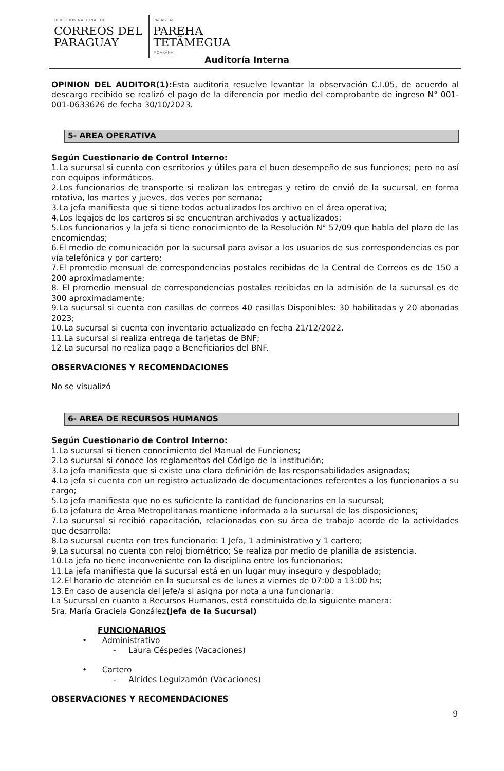DIRECCION NACIONAL DE
CORREOS DEL
PARAGUAY
PARAGUÁI
PAREHA
TETÃMEGUA
MOAKÃHA
Auditoría Interna
OPINION DEL AUDITOR(1): Esta auditoria resuelve levantar la observación C.I.05, de acuerdo al descargo recibido se realizó el pago de la diferencia por medio del comprobante de ingreso N° 001-001-0633626 de fecha 30/10/2023.
5- AREA OPERATIVA
Según Cuestionario de Control Interno:
1.La sucursal si cuenta con escritorios y útiles para el buen desempeño de sus funciones; pero no así con equipos informáticos.
2.Los funcionarios de transporte si realizan las entregas y retiro de envió de la sucursal, en forma rotativa, los martes y jueves, dos veces por semana;
3.La jefa manifiesta que si tiene todos actualizados los archivo en el área operativa;
4.Los legajos de los carteros si se encuentran archivados y actualizados;
5.Los funcionarios y la jefa si tiene conocimiento de la Resolución N° 57/09 que habla del plazo de las encomiendas;
6.El medio de comunicación por la sucursal para avisar a los usuarios de sus correspondencias es por vía telefónica y por cartero;
7.El promedio mensual de correspondencias postales recibidas de la Central de Correos es de 150 a 200 aproximadamente;
8. El promedio mensual de correspondencias postales recibidas en la admisión de la sucursal es de 300 aproximadamente;
9.La sucursal si cuenta con casillas de correos 40 casillas Disponibles: 30 habilitadas y 20 abonadas 2023;
10.La sucursal si cuenta con inventario actualizado en fecha 21/12/2022.
11.La sucursal si realiza entrega de tarjetas de BNF;
12.La sucursal no realiza pago a Beneficiarios del BNF.
OBSERVACIONES Y RECOMENDACIONES
No se visualizó
6- AREA DE RECURSOS HUMANOS
Según Cuestionario de Control Interno:
1.La sucursal si tienen conocimiento del Manual de Funciones;
2.La sucursal si conoce los reglamentos del Código de la institución;
3.La jefa manifiesta que si existe una clara definición de las responsabilidades asignadas;
4.La jefa si cuenta con un registro actualizado de documentaciones referentes a los funcionarios a su cargo;
5.La jefa manifiesta que no es suficiente la cantidad de funcionarios en la sucursal;
6.La jefatura de Área Metropolitanas mantiene informada a la sucursal de las disposiciones;
7.La sucursal si recibió capacitación, relacionadas con su área de trabajo acorde de la actividades que desarrolla;
8.La sucursal cuenta con tres funcionario: 1 Jefa, 1 administrativo y 1 cartero;
9.La sucursal no cuenta con reloj biométrico; Se realiza por medio de planilla de asistencia.
10.La jefa no tiene inconveniente con la disciplina entre los funcionarios;
11.La jefa manifiesta que la sucursal está en un lugar muy inseguro y despoblado;
12.El horario de atención en la sucursal es de lunes a viernes de 07:00 a 13:00 hs;
13.En caso de ausencia del jefe/a si asigna por nota a una funcionaria.
La Sucursal en cuanto a Recursos Humanos, está constituida de la siguiente manera:
Sra. María Graciela González(Jefa de la Sucursal)
FUNCIONARIOS
• Administrativo
- Laura Céspedes (Vacaciones)
• Cartero
- Alcides Leguizamón (Vacaciones)
OBSERVACIONES Y RECOMENDACIONES
9